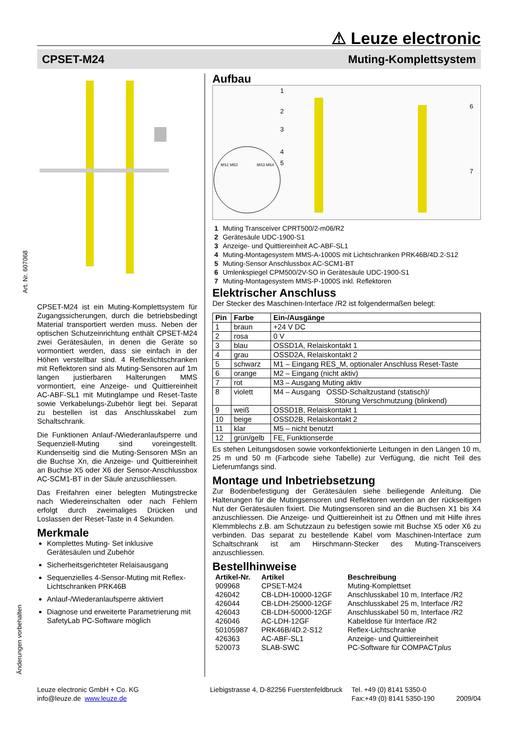⚠ Leuze electronic
CPSET-M24 Muting-Komplettsystem
Art. Nr. 607068
Änderungen vorbehalten
CPSET-M24 ist ein Muting-Komplettsystem für Zugangssicherungen, durch die betriebsbedingt Material transportiert werden muss. Neben der optischen Schutzeinrichtung enthält CPSET-M24 zwei Gerätesäulen, in denen die Geräte so vormontiert werden, dass sie einfach in der Höhen verstellbar sind. 4 Reflexlichtschranken mit Reflektoren sind als Muting-Sensoren auf 1m langen justierbaren Halterungen MMS vormontiert, eine Anzeige- und Quittiereinheit AC-ABF-SL1 mit Mutinglampe und Reset-Taste sowie Verkabelungs-Zubehör liegt bei. Separat zu bestellen ist das Anschlusskabel zum Schaltschrank.
Die Funktionen Anlauf-/Wiederanlaufsperre und Sequenziell-Muting sind voreingestellt. Kundenseitig sind die Muting-Sensoren MSn an die Buchse Xn, die Anzeige- und Quittiereinheit an Buchse X5 oder X6 der Sensor-Anschlussbox AC-SCM1-BT in der Säule anzuschliessen.
Das Freifahren einer belegten Mutingstrecke nach Wiedereinschalten oder nach Fehlern erfolgt durch zweimaliges Drücken und Loslassen der Reset-Taste in 4 Sekunden.
Merkmale
Komplettes Muting- Set inklusive Gerätesäulen und Zubehör
Sicherheitsgerichteter Relaisausgang
Sequenzielles 4-Sensor-Muting mit Reflex-Lichtschranken PRK46B
Anlauf-/Wiederanlaufsperre aktiviert
Diagnose und erweiterte Parametrierung mit SafetyLab PC-Software möglich
Aufbau
1
2
3
4
5
6
7
MS1 MS2
MS3 MS4
| 1 | Muting Transceiver CPRT500/2-m06/R2 |
| 2 | Gerätesäule UDC-1900-S1 |
| 3 | Anzeige- und Quittiereinheit AC-ABF-SL1 |
| 4 | Muting-Montagesystem MMS-A-1000S mit Lichtschranken PRK46B/4D.2-S12 |
| 5 | Muting-Sensor Anschlussbox AC-SCM1-BT |
| 6 | Umlenkspiegel CPM500/2V-SO in Gerätesäule UDC-1900-S1 |
| 7 | Muting-Montagesystem MMS-P-1000S inkl. Reflektoren |
Elektrischer Anschluss
Der Stecker des Maschinen-Interface /R2 ist folgendermaßen belegt:
| Pin | Farbe | Ein-/Ausgänge |
| --- | --- | --- |
| 1 | braun | +24 V DC |
| 2 | rosa | 0 V |
| 3 | blau | OSSD1A, Relaiskontakt 1 |
| 4 | grau | OSSD2A, Relaiskontakt 2 |
| 5 | schwarz | M1 – Eingang RES_M, optionaler Anschluss Reset-Taste |
| 6 | orange | M2 – Eingang (nicht aktiv) |
| 7 | rot | M3 – Ausgang Muting aktiv |
| 8 | violett | M4 – Ausgang OSSD-Schaltzustand (statisch)/ Störung Verschmutzung (blinkend) |
| 9 | weiß | OSSD1B, Relaiskontakt 1 |
| 10 | beige | OSSD2B, Relaiskontakt 2 |
| 11 | klar | M5 – nicht benutzt |
| 12 | grün/gelb | FE, Funktionserde |
Es stehen Leitungsdosen sowie vorkonfektionierte Leitungen in den Längen 10 m, 25 m und 50 m (Farbcode siehe Tabelle) zur Verfügung, die nicht Teil des Lieferumfangs sind.
Montage und Inbetriebsetzung
Zur Bodenbefestigung der Gerätesäulen siehe beiliegende Anleitung. Die Halterungen für die Mutingsensoren und Reflektoren werden an der rückseitigen Nut der Gerätesäulen fixiert. Die Mutingsensoren sind an die Buchsen X1 bis X4 anzuschliessen. Die Anzeige- und Quittiereinheit ist zu Öffnen und mit Hilfe ihres Klemmblechs z.B. am Schutzzaun zu befestigen sowie mit Buchse X5 oder X6 zu verbinden. Das separat zu bestellende Kabel vom Maschinen-Interface zum Schaltschrank ist am Hirschmann-Stecker des Muting-Transceivers anzuschliessen.
Bestellhinweise
| Artikel-Nr. | Artikel | Beschreibung |
| --- | --- | --- |
| 909968 | CPSET-M24 | Muting-Komplettset |
| 426042 | CB-LDH-10000-12GF | Anschlusskabel 10 m, Interface /R2 |
| 426044 | CB-LDH-25000-12GF | Anschlusskabel 25 m, Interface /R2 |
| 426043 | CB-LDH-50000-12GF | Anschlusskabel 50 m, Interface /R2 |
| 426046 | AC-LDH-12GF | Kabeldose für Interface /R2 |
| 50105987 | PRK46B/4D.2-S12 | Reflex-Lichtschranke |
| 426363 | AC-ABF-SL1 | Anzeige- und Quittiereinheit |
| 520073 | SLAB-SWC | PC-Software für COMPACT plus |
Leuze electronic GmbH + Co. KG
info@leuze.de www.leuze.de
Liebigstrasse 4, D-82256 Fuerstenfeldbruck
Tel. +49 (0) 8141 5350-0
Fax:+49 (0) 8141 5350-190 2009/04